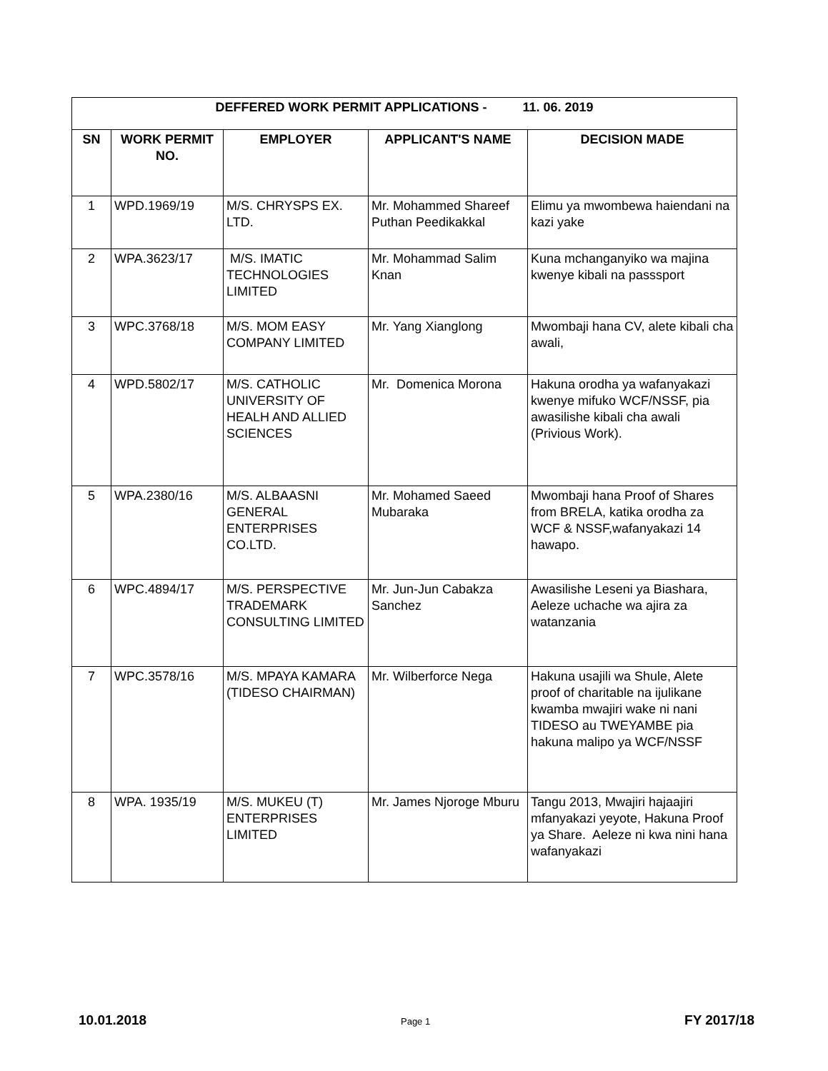| DEFFERED WORK PERMIT APPLICATIONS - 11. 06. 2019 | | | | |
| --- | --- | --- | --- | --- |
| SN | WORK PERMIT NO. | EMPLOYER | APPLICANT'S NAME | DECISION MADE |
| 1 | WPD.1969/19 | M/S. CHRYSPS EX. LTD. | Mr. Mohammed Shareef Puthan Peedikakkal | Elimu ya mwombewa haiendani na kazi yake |
| 2 | WPA.3623/17 | M/S. IMATIC TECHNOLOGIES LIMITED | Mr. Mohammad Salim Knan | Kuna mchanganyiko wa majina kwenye kibali na passsport |
| 3 | WPC.3768/18 | M/S. MOM EASY COMPANY LIMITED | Mr. Yang Xianglong | Mwombaji hana CV, alete kibali cha awali, |
| 4 | WPD.5802/17 | M/S. CATHOLIC UNIVERSITY OF HEALH AND ALLIED SCIENCES | Mr. Domenica Morona | Hakuna orodha ya wafanyakazi kwenye mifuko WCF/NSSF, pia awasilishe kibali cha awali (Privious Work). |
| 5 | WPA.2380/16 | M/S. ALBAASNI GENERAL ENTERPRISES CO.LTD. | Mr. Mohamed Saeed Mubaraka | Mwombaji hana Proof of Shares from BRELA, katika orodha za WCF & NSSF,wafanyakazi 14 hawapo. |
| 6 | WPC.4894/17 | M/S. PERSPECTIVE TRADEMARK CONSULTING LIMITED | Mr. Jun-Jun Cabakza Sanchez | Awasilishe Leseni ya Biashara, Aeleze uchache wa ajira za watanzania |
| 7 | WPC.3578/16 | M/S. MPAYA KAMARA (TIDESO CHAIRMAN) | Mr. Wilberforce Nega | Hakuna usajili wa Shule, Alete proof of charitable na ijulikane kwamba mwajiri wake ni nani TIDESO au TWEYAMBE pia hakuna malipo ya WCF/NSSF |
| 8 | WPA. 1935/19 | M/S. MUKEU (T) ENTERPRISES LIMITED | Mr. James Njoroge Mburu | Tangu 2013, Mwajiri hajaajiri mfanyakazi yeyote, Hakuna Proof ya Share. Aeleze ni kwa nini hana wafanyakazi |
10.01.2018 Page 1 FY 2017/18